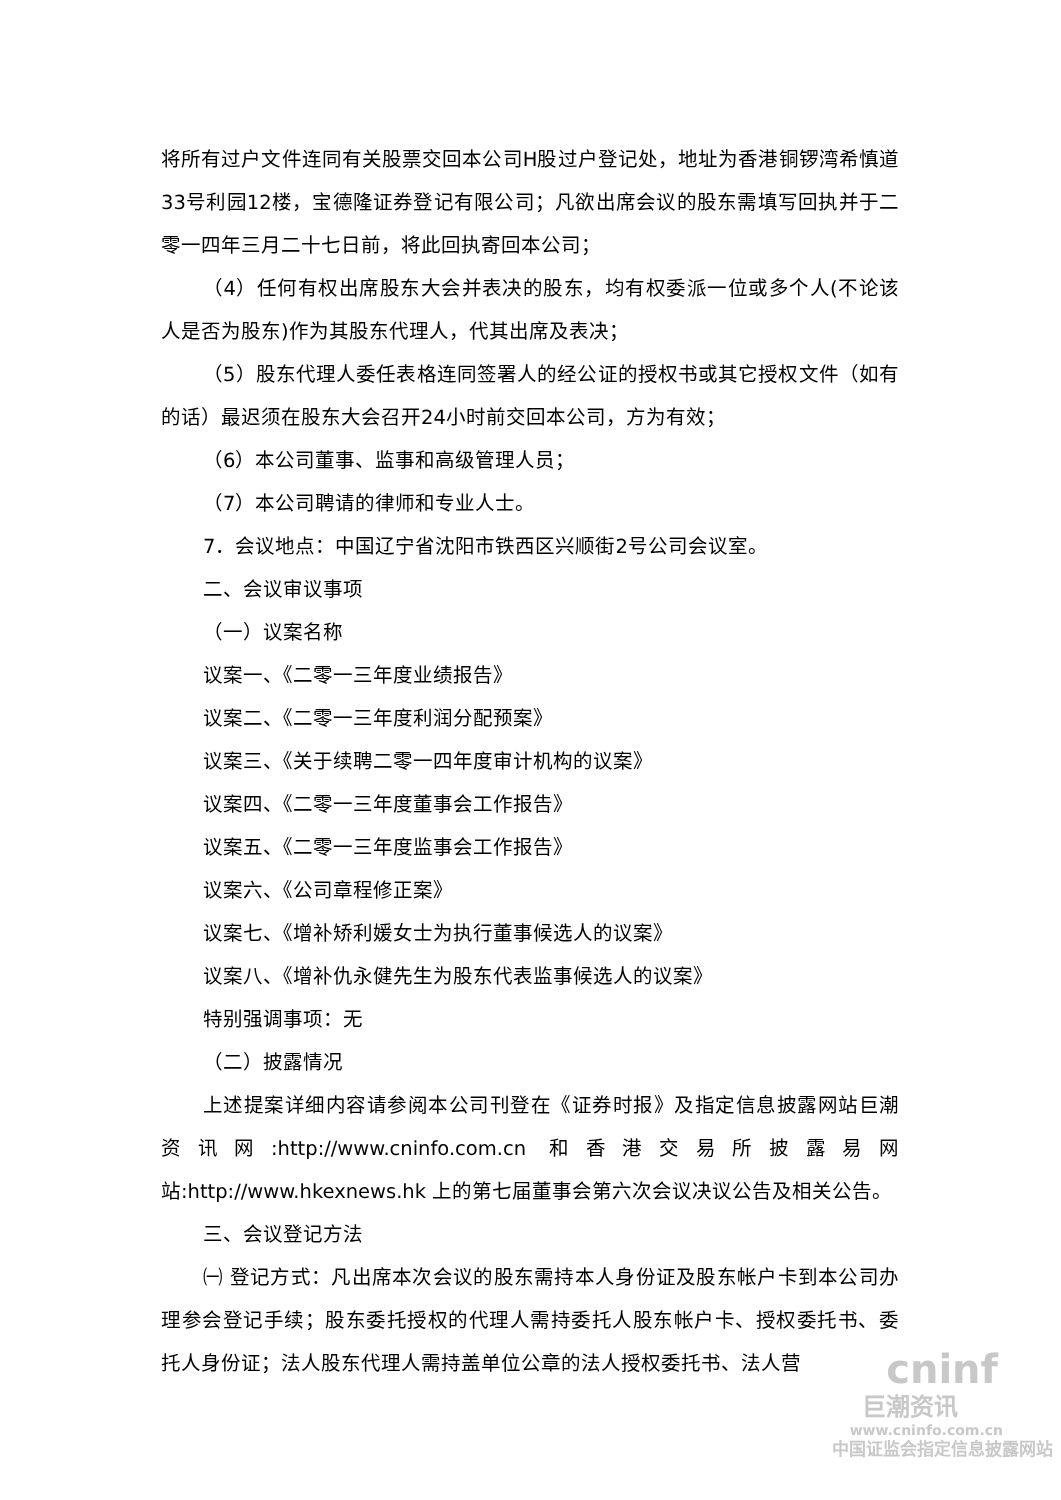将所有过户文件连同有关股票交回本公司H股过户登记处，地址为香港铜锣湾希慎道33号利园12楼，宝德隆证券登记有限公司；凡欲出席会议的股东需填写回执并于二零一四年三月二十七日前，将此回执寄回本公司；
（4）任何有权出席股东大会并表决的股东，均有权委派一位或多个人(不论该人是否为股东)作为其股东代理人，代其出席及表决；
（5）股东代理人委任表格连同签署人的经公证的授权书或其它授权文件（如有的话）最迟须在股东大会召开24小时前交回本公司，方为有效；
（6）本公司董事、监事和高级管理人员；
（7）本公司聘请的律师和专业人士。
7．会议地点：中国辽宁省沈阳市铁西区兴顺街2号公司会议室。
二、会议审议事项
（一）议案名称
议案一、《二零一三年度业绩报告》
议案二、《二零一三年度利润分配预案》
议案三、《关于续聘二零一四年度审计机构的议案》
议案四、《二零一三年度董事会工作报告》
议案五、《二零一三年度监事会工作报告》
议案六、《公司章程修正案》
议案七、《增补矫利媛女士为执行董事候选人的议案》
议案八、《增补仇永健先生为股东代表监事候选人的议案》
特别强调事项：无
（二）披露情况
上述提案详细内容请参阅本公司刊登在《证券时报》及指定信息披露网站巨潮资讯网:http://www.cninfo.com.cn 和香港交易所披露易网站:http://www.hkexnews.hk 上的第七届董事会第六次会议决议公告及相关公告。
三、会议登记方法
㈠ 登记方式：凡出席本次会议的股东需持本人身份证及股东帐户卡到本公司办理参会登记手续；股东委托授权的代理人需持委托人股东帐户卡、授权委托书、委托人身份证；法人股东代理人需持盖单位公章的法人授权委托书、法人营
cninf
巨潮资讯
www.cninfo.com.cn
中国证监会指定信息披露网站